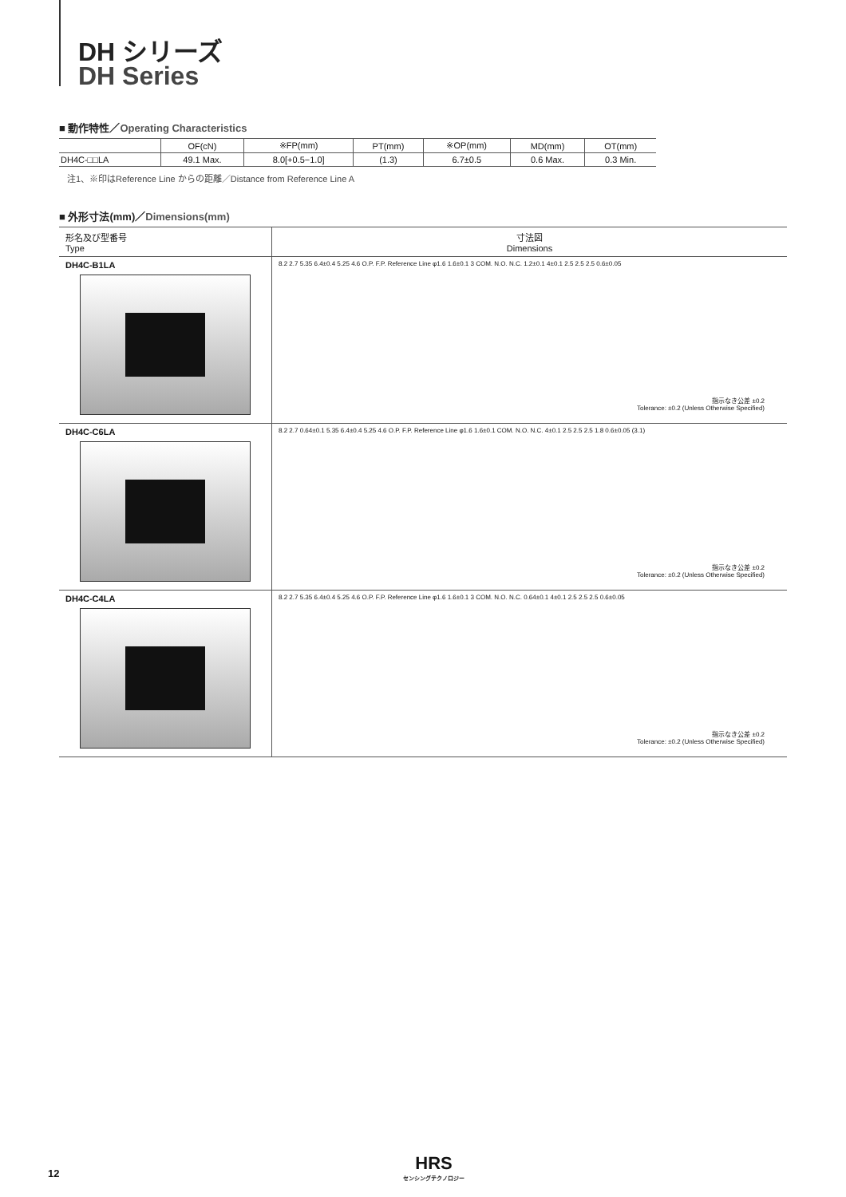DH シリーズ
DH Series
■ 動作特性／Operating Characteristics
| | OF(cN) | ※FP(mm) | PT(mm) | ※OP(mm) | MD(mm) | OT(mm) |
| --- | --- | --- | --- | --- | --- | --- |
| DH4C-□□LA | 49.1 Max. | 8.0[+0.5−1.0] | (1.3) | 6.7±0.5 | 0.6 Max. | 0.3 Min. |
注1、※印はReference Line からの距離／Distance from Reference Line A
■ 外形寸法(mm)／Dimensions(mm)
| 形名及び型番号 Type | 寸法図 Dimensions |
| --- | --- |
| DH4C-B1LA | 8.2 2.7 5.35 6.4±0.4 5.25 4.6 O.P. F.P. Reference Line φ1.6 1.6±0.1 3 COM. N.O. N.C. 1.2±0.1 4±0.1 2.5 2.5 2.5 0.6±0.05 指示なき公差 ±0.2 Tolerance: ±0.2 (Unless Otherwise Specified) |
| DH4C-C6LA | 8.2 2.7 0.64±0.1 5.35 6.4±0.4 5.25 4.6 O.P. F.P. Reference Line φ1.6 1.6±0.1 COM. N.O. N.C. 4±0.1 2.5 2.5 2.5 1.8 0.6±0.05 (3.1) 指示なき公差 ±0.2 Tolerance: ±0.2 (Unless Otherwise Specified) |
| DH4C-C4LA | 8.2 2.7 5.35 6.4±0.4 5.25 4.6 O.P. F.P. Reference Line φ1.6 1.6±0.1 3 COM. N.O. N.C. 0.64±0.1 4±0.1 2.5 2.5 2.5 0.6±0.05 指示なき公差 ±0.2 Tolerance: ±0.2 (Unless Otherwise Specified) |
12 HRS
センシングテクノロジー